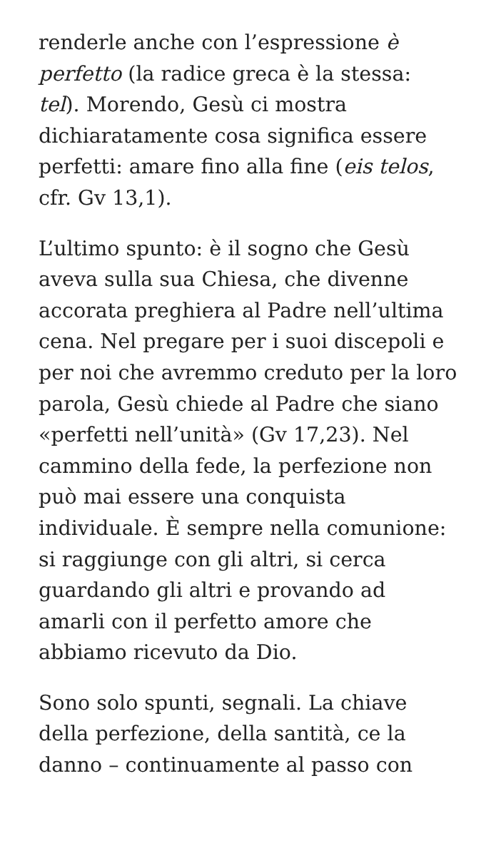renderle anche con l’espressione è perfetto (la radice greca è la stessa: tel). Morendo, Gesù ci mostra dichiaratamente cosa significa essere perfetti: amare fino alla fine (eis telos, cfr. Gv 13,1).
L’ultimo spunto: è il sogno che Gesù aveva sulla sua Chiesa, che divenne accorata preghiera al Padre nell’ultima cena. Nel pregare per i suoi discepoli e per noi che avremmo creduto per la loro parola, Gesù chiede al Padre che siano «perfetti nell’unità» (Gv 17,23). Nel cammino della fede, la perfezione non può mai essere una conquista individuale. È sempre nella comunione: si raggiunge con gli altri, si cerca guardando gli altri e provando ad amarli con il perfetto amore che abbiamo ricevuto da Dio.
Sono solo spunti, segnali. La chiave della perfezione, della santità, ce la danno – continuamente al passo con